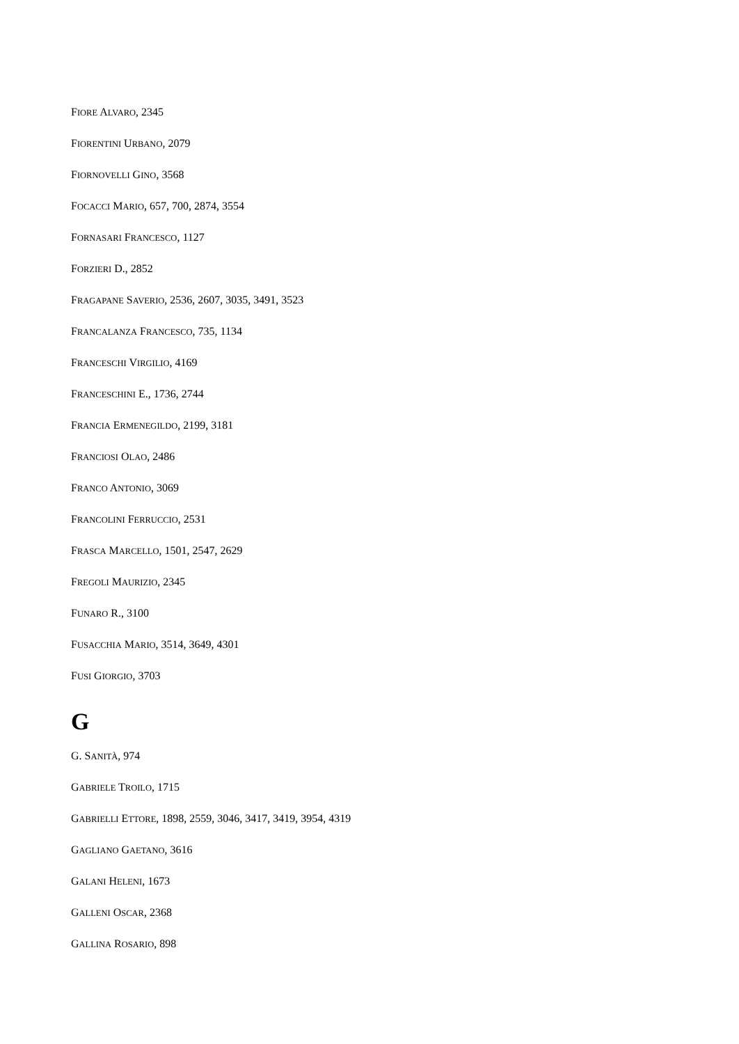FIORE ALVARO, 2345
FIORENTINI URBANO, 2079
FIORNOVELLI GINO, 3568
FOCACCI MARIO, 657, 700, 2874, 3554
FORNASARI FRANCESCO, 1127
FORZIERI D., 2852
FRAGAPANE SAVERIO, 2536, 2607, 3035, 3491, 3523
FRANCALANZA FRANCESCO, 735, 1134
FRANCESCHI VIRGILIO, 4169
FRANCESCHINI E., 1736, 2744
FRANCIA ERMENEGILDO, 2199, 3181
FRANCIOSI OLAO, 2486
FRANCO ANTONIO, 3069
FRANCOLINI FERRUCCIO, 2531
FRASCA MARCELLO, 1501, 2547, 2629
FREGOLI MAURIZIO, 2345
FUNARO R., 3100
FUSACCHIA MARIO, 3514, 3649, 4301
FUSI GIORGIO, 3703
G
G. SANITÀ, 974
GABRIELE TROILO, 1715
GABRIELLI ETTORE, 1898, 2559, 3046, 3417, 3419, 3954, 4319
GAGLIANO GAETANO, 3616
GALANI HELENI, 1673
GALLENI OSCAR, 2368
GALLINA ROSARIO, 898